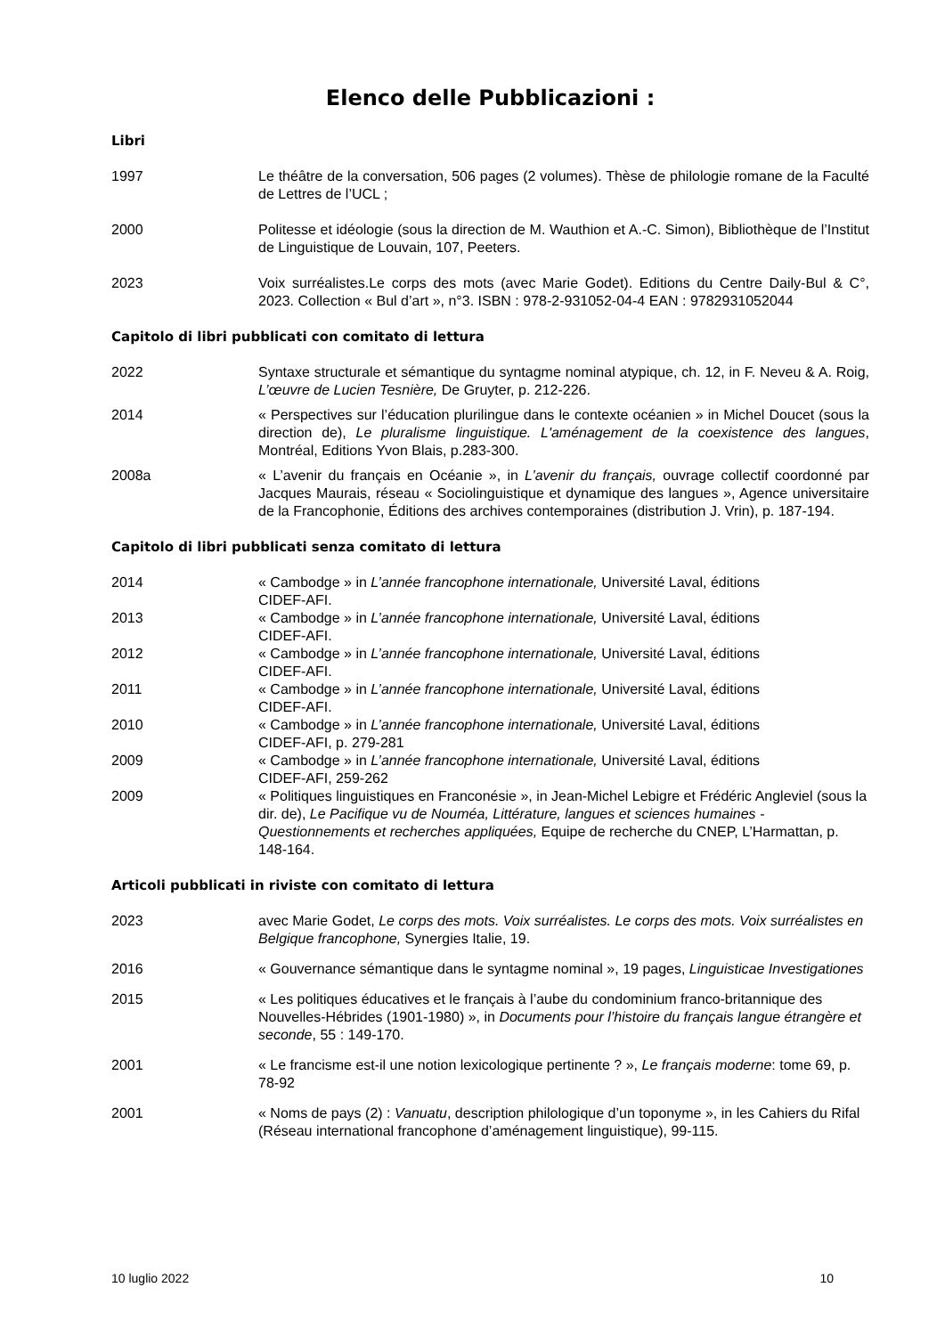Elenco delle Pubblicazioni :
Libri
1997 Le théâtre de la conversation, 506 pages (2 volumes). Thèse de philologie romane de la Faculté de Lettres de l’UCL ;
2000 Politesse et idéologie (sous la direction de M. Wauthion et A.-C. Simon), Bibliothèque de l’Institut de Linguistique de Louvain, 107, Peeters.
2023 Voix surréalistes.Le corps des mots (avec Marie Godet). Editions du Centre Daily-Bul & C°, 2023. Collection « Bul d’art », n°3. ISBN : 978-2-931052-04-4 EAN : 9782931052044
Capitolo di libri pubblicati con comitato di lettura
2022 Syntaxe structurale et sémantique du syntagme nominal atypique, ch. 12, in F. Neveu & A. Roig, L’œuvre de Lucien Tesnière, De Gruyter, p. 212-226.
2014 « Perspectives sur l’éducation plurilingue dans le contexte océanien » in Michel Doucet (sous la direction de), Le pluralisme linguistique. L'aménagement de la coexistence des langues, Montréal, Editions Yvon Blais, p.283-300.
2008a « L’avenir du français en Océanie », in L’avenir du français, ouvrage collectif coordonné par Jacques Maurais, réseau « Sociolinguistique et dynamique des langues », Agence universitaire de la Francophonie, Éditions des archives contemporaines (distribution J. Vrin), p. 187-194.
Capitolo di libri pubblicati senza comitato di lettura
2014 « Cambodge » in L’année francophone internationale, Université Laval, éditions
CIDEF-AFI.
2013 « Cambodge » in L’année francophone internationale, Université Laval, éditions
CIDEF-AFI.
2012 « Cambodge » in L’année francophone internationale, Université Laval, éditions
CIDEF-AFI.
2011 « Cambodge » in L’année francophone internationale, Université Laval, éditions
CIDEF-AFI.
2010 « Cambodge » in L’année francophone internationale, Université Laval, éditions
CIDEF-AFI, p. 279-281
2009 « Cambodge » in L’année francophone internationale, Université Laval, éditions
CIDEF-AFI, 259-262
2009 « Politiques linguistiques en Franconésie », in Jean-Michel Lebigre et Frédéric Angleviel (sous la dir. de), Le Pacifique vu de Nouméa, Littérature, langues et sciences humaines - Questionnements et recherches appliquées, Equipe de recherche du CNEP, L’Harmattan, p. 148-164.
Articoli pubblicati in riviste con comitato di lettura
2023 avec Marie Godet, Le corps des mots. Voix surréalistes. Le corps des mots. Voix surréalistes en Belgique francophone, Synergies Italie, 19.
2016 « Gouvernance sémantique dans le syntagme nominal », 19 pages, Linguisticae Investigationes
2015 « Les politiques éducatives et le français à l’aube du condominium franco-britannique des Nouvelles-Hébrides (1901-1980) », in Documents pour l’histoire du français langue étrangère et seconde, 55 : 149-170.
2001 « Le francisme est-il une notion lexicologique pertinente ? », Le français moderne: tome 69, p. 78-92
2001 « Noms de pays (2) : Vanuatu, description philologique d’un toponyme », in les Cahiers du Rifal (Réseau international francophone d’aménagement linguistique), 99-115.
10 luglio 2022 10